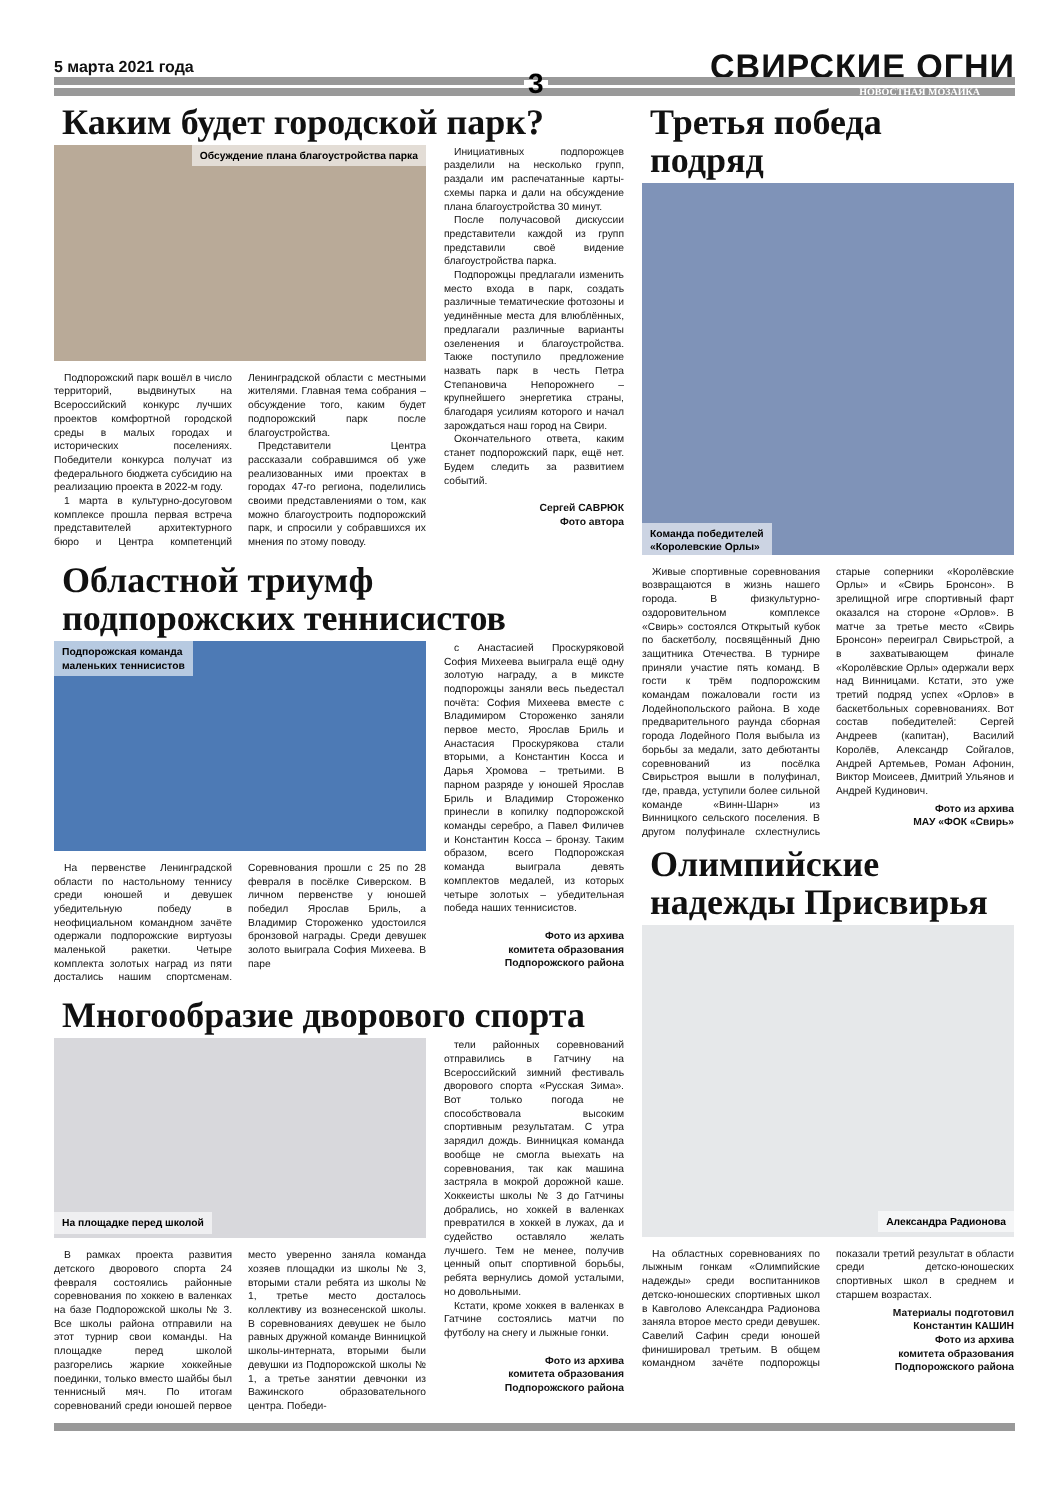5 марта 2021 года СВИРСКИЕ ОГНИ
3 НОВОСТНАЯ МОЗАИКА
Каким будет городской парк?
Обсуждение плана благоустройства парка
Подпорожский парк вошёл в число территорий, выдвинутых на Всероссийский конкурс лучших проектов комфортной городской среды в малых городах и исторических поселениях. Победители конкурса получат из федерального бюджета субсидию на реализацию проекта в 2022-м году.
1 марта в культурно-досуговом комплексе прошла первая встреча представителей архитектурного бюро и Центра компетенций Ленинградской области с местными жителями. Главная тема собрания – обсуждение того, каким будет подпорожский парк после благоустройства.
Представители Центра рассказали собравшимся об уже реализованных ими проектах в городах 47-го региона, поделились своими представлениями о том, как можно благоустроить подпорожский парк, и спросили у собравшихся их мнения по этому поводу.
Инициативных подпорожцев разделили на несколько групп, раздали им распечатанные карты-схемы парка и дали на обсуждение плана благоустройства 30 минут.
После получасовой дискуссии представители каждой из групп представили своё видение благоустройства парка.
Подпорожцы предлагали изменить место входа в парк, создать различные тематические фотозоны и уединённые места для влюблённых, предлагали различные варианты озеленения и благоустройства. Также поступило предложение назвать парк в честь Петра Степановича Непорожнего – крупнейшего энергетика страны, благодаря усилиям которого и начал зарождаться наш город на Свири.
Окончательного ответа, каким станет подпорожский парк, ещё нет. Будем следить за развитием событий.
Сергей САВРЮК
Фото автора
Областной триумф
подпорожских теннисистов
Подпорожская команда
маленьких теннисистов
На первенстве Ленинградской области по настольному теннису среди юношей и девушек убедительную победу в неофициальном командном зачёте одержали подпорожские виртуозы маленькой ракетки. Четыре комплекта золотых наград из пяти достались нашим спортсменам. Соревнования прошли с 25 по 28 февраля в посёлке Сиверском. В личном первенстве у юношей победил Ярослав Бриль, а Владимир Стороженко удостоился бронзовой награды. Среди девушек золото выиграла София Михеева. В паре
с Анастасией Проскуряковой София Михеева выиграла ещё одну золотую награду, а в миксте подпорожцы заняли весь пьедестал почёта: София Михеева вместе с Владимиром Стороженко заняли первое место, Ярослав Бриль и Анастасия Проскурякова стали вторыми, а Константин Косса и Дарья Хромова – третьими. В парном разряде у юношей Ярослав Бриль и Владимир Стороженко принесли в копилку подпорожской команды серебро, а Павел Филичев и Константин Косса – бронзу. Таким образом, всего Подпорожская команда выиграла девять комплектов медалей, из которых четыре золотых – убедительная победа наших теннисистов.
Фото из архива
комитета образования
Подпорожского района
Многообразие дворового спорта
На площадке перед школой
В рамках проекта развития детского дворового спорта 24 февраля состоялись районные соревнования по хоккею в валенках на базе Подпорожской школы № 3. Все школы района отправили на этот турнир свои команды. На площадке перед школой разгорелись жаркие хоккейные поединки, только вместо шайбы был теннисный мяч. По итогам соревнований среди юношей первое место уверенно заняла команда хозяев площадки из школы № 3, вторыми стали ребята из школы № 1, третье место досталось коллективу из вознесенской школы. В соревнованиях девушек не было равных дружной команде Винницкой школы-интерната, вторыми были девушки из Подпорожской школы № 1, а третье занятии девчонки из Важинского образовательного центра. Победи-
тели районных соревнований отправились в Гатчину на Всероссийский зимний фестиваль дворового спорта «Русская Зима». Вот только погода не способствовала высоким спортивным результатам. С утра зарядил дождь. Винницкая команда вообще не смогла выехать на соревнования, так как машина застряла в мокрой дорожной каше. Хоккеисты школы № 3 до Гатчины добрались, но хоккей в валенках превратился в хоккей в лужах, да и судейство оставляло желать лучшего. Тем не менее, получив ценный опыт спортивной борьбы, ребята вернулись домой усталыми, но довольными.
Кстати, кроме хоккея в валенках в Гатчине состоялись матчи по футболу на снегу и лыжные гонки.
Фото из архива
комитета образования
Подпорожского района
Третья победа
подряд
Команда победителей
«Королевские Орлы»
Живые спортивные соревнования возвращаются в жизнь нашего города. В физкультурно-оздоровительном комплексе «Свирь» состоялся Открытый кубок по баскетболу, посвящённый Дню защитника Отечества. В турнире приняли участие пять команд. В гости к трём подпорожским командам пожаловали гости из Лодейнопольского района. В ходе предварительного раунда сборная города Лодейного Поля выбыла из борьбы за медали, зато дебютанты соревнований из посёлка Свирьстроя вышли в полуфинал, где, правда, уступили более сильной команде «Винн-Шарн» из Винницкого сельского поселения. В другом полуфинале схлестнулись старые соперники «Королёвские Орлы» и «Свирь Бронсон». В зрелищной игре спортивный фарт оказался на стороне «Орлов». В матче за третье место «Свирь Бронсон» переиграл Свирьстрой, а в захватывающем финале «Королёвские Орлы» одержали верх над Винницами. Кстати, это уже третий подряд успех «Орлов» в баскетбольных соревнованиях. Вот состав победителей: Сергей Андреев (капитан), Василий Королёв, Александр Сойгалов, Андрей Артемьев, Роман Афонин, Виктор Моисеев, Дмитрий Ульянов и Андрей Кудинович.
Фото из архива
МАУ «ФОК «Свирь»
Олимпийские
надежды Присвирья
Александра Радионова
На областных соревнованиях по лыжным гонкам «Олимпийские надежды» среди воспитанников детско-юношеских спортивных школ в Кавголово Александра Радионова заняла второе место среди девушек. Савелий Сафин среди юношей финишировал третьим. В общем командном зачёте подпорожцы показали третий результат в области среди детско-юношеских спортивных школ в среднем и старшем возрастах.
Материалы подготовил
Константин КАШИН
Фото из архива
комитета образования
Подпорожского района